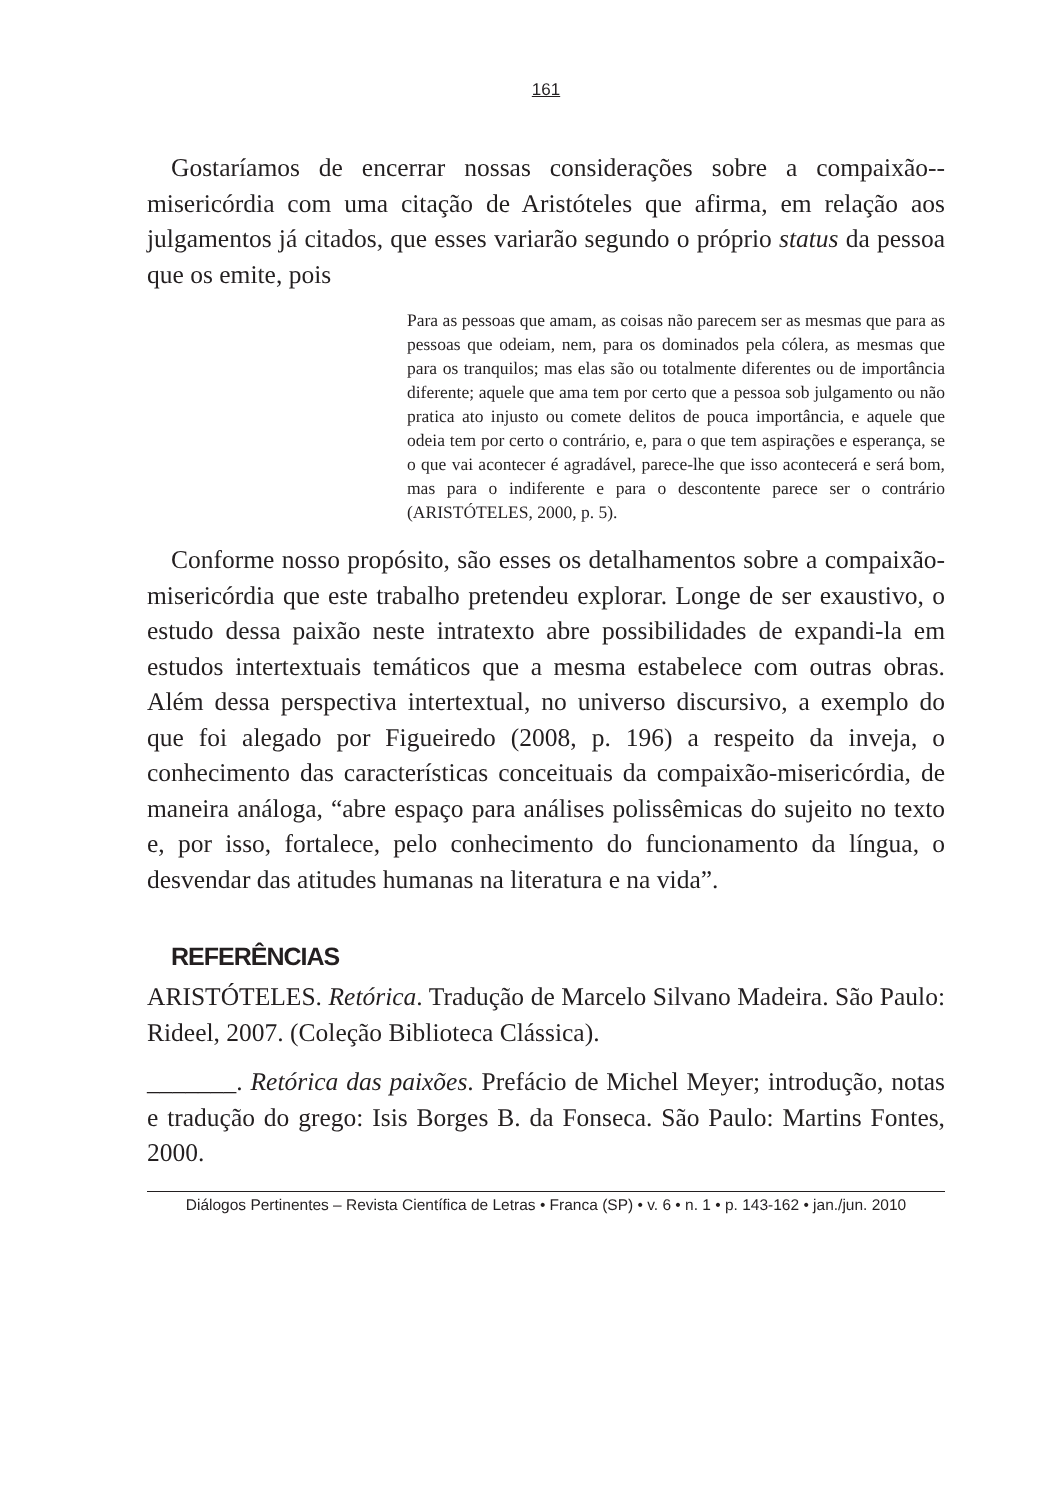161
Gostaríamos de encerrar nossas considerações sobre a compaixão--misericórdia com uma citação de Aristóteles que afirma, em relação aos julgamentos já citados, que esses variarão segundo o próprio status da pessoa que os emite, pois
Para as pessoas que amam, as coisas não parecem ser as mesmas que para as pessoas que odeiam, nem, para os dominados pela cólera, as mesmas que para os tranquilos; mas elas são ou totalmente diferentes ou de importância diferente; aquele que ama tem por certo que a pessoa sob julgamento ou não pratica ato injusto ou comete delitos de pouca importância, e aquele que odeia tem por certo o contrário, e, para o que tem aspirações e esperança, se o que vai acontecer é agradável, parece-lhe que isso acontecerá e será bom, mas para o indiferente e para o descontente parece ser o contrário (ARISTÓTELES, 2000, p. 5).
Conforme nosso propósito, são esses os detalhamentos sobre a compaixão-misericórdia que este trabalho pretendeu explorar. Longe de ser exaustivo, o estudo dessa paixão neste intratexto abre possibilidades de expandi-la em estudos intertextuais temáticos que a mesma estabelece com outras obras. Além dessa perspectiva intertextual, no universo discursivo, a exemplo do que foi alegado por Figueiredo (2008, p. 196) a respeito da inveja, o conhecimento das características conceituais da compaixão-misericórdia, de maneira análoga, “abre espaço para análises polissêmicas do sujeito no texto e, por isso, fortalece, pelo conhecimento do funcionamento da língua, o desvendar das atitudes humanas na literatura e na vida”.
REFERÊNCIAS
ARISTÓTELES. Retórica. Tradução de Marcelo Silvano Madeira. São Paulo: Rideel, 2007. (Coleção Biblioteca Clássica).
_______. Retórica das paixões. Prefácio de Michel Meyer; introdução, notas e tradução do grego: Isis Borges B. da Fonseca. São Paulo: Martins Fontes, 2000.
Diálogos Pertinentes – Revista Científica de Letras • Franca (SP) • v. 6 • n. 1 • p. 143-162 • jan./jun. 2010